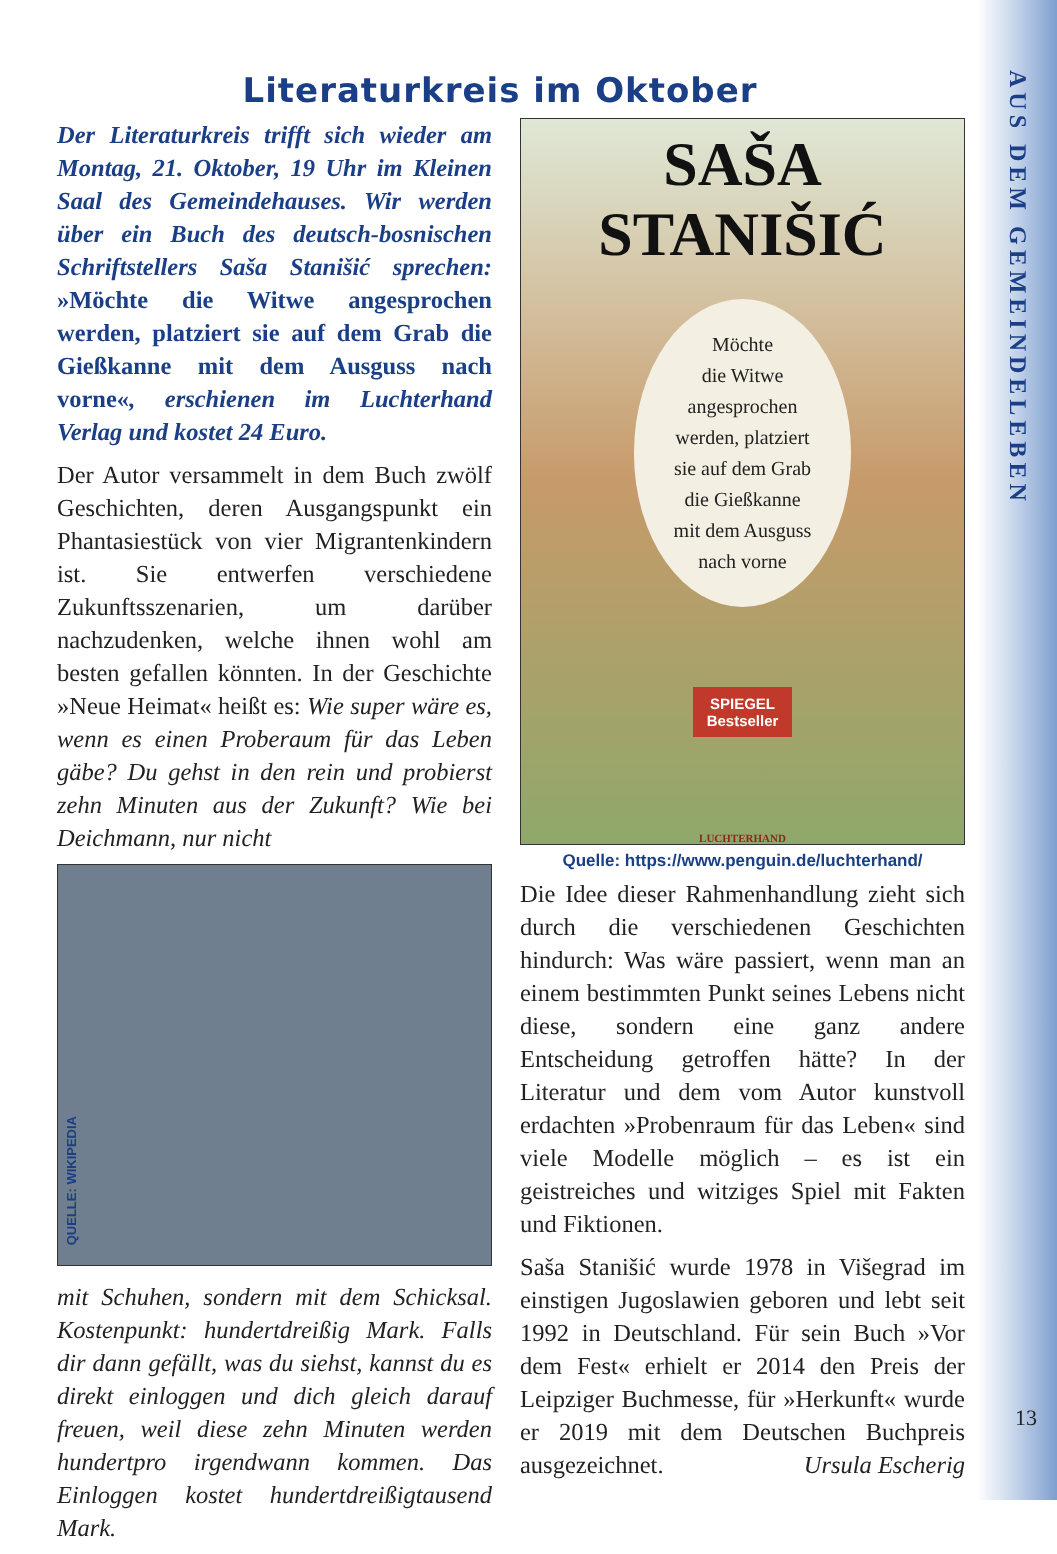AUS DEM GEMEINDELEBEN
Literaturkreis im Oktober
Der Literaturkreis trifft sich wieder am Montag, 21. Oktober, 19 Uhr im Kleinen Saal des Gemeindehauses. Wir werden über ein Buch des deutsch-bosnischen Schriftstellers Saša Stanišić sprechen: »Möchte die Witwe angesprochen werden, platziert sie auf dem Grab die Gießkanne mit dem Ausguss nach vorne«, erschienen im Luchterhand Verlag und kostet 24 Euro.
Der Autor versammelt in dem Buch zwölf Geschichten, deren Ausgangspunkt ein Phantasiestück von vier Migrantenkindern ist. Sie entwerfen verschiedene Zukunftsszenarien, um darüber nachzudenken, welche ihnen wohl am besten gefallen könnten. In der Geschichte »Neue Heimat« heißt es: Wie super wäre es, wenn es einen Proberaum für das Leben gäbe? Du gehst in den rein und probierst zehn Minuten aus der Zukunft? Wie bei Deichmann, nur nicht
QUELLE: WIKIPEDIA
mit Schuhen, sondern mit dem Schicksal. Kostenpunkt: hundertdreißig Mark. Falls dir dann gefällt, was du siehst, kannst du es direkt einloggen und dich gleich darauf freuen, weil diese zehn Minuten werden hundertpro irgendwann kommen. Das Einloggen kostet hundertdreißigtausend Mark.
SAŠA
STANIŠIĆ
Möchte
die Witwe
angesprochen
werden, platziert
sie auf dem Grab
die Gießkanne
mit dem Ausguss
nach vorne
SPIEGEL
Bestseller
LUCHTERHAND
Quelle: https://www.penguin.de/luchterhand/
Die Idee dieser Rahmenhandlung zieht sich durch die verschiedenen Geschichten hindurch: Was wäre passiert, wenn man an einem bestimmten Punkt seines Lebens nicht diese, sondern eine ganz andere Entscheidung getroffen hätte? In der Literatur und dem vom Autor kunstvoll erdachten »Probenraum für das Leben« sind viele Modelle möglich – es ist ein geistreiches und witziges Spiel mit Fakten und Fiktionen.
Saša Stanišić wurde 1978 in Višegrad im einstigen Jugoslawien geboren und lebt seit 1992 in Deutschland. Für sein Buch »Vor dem Fest« erhielt er 2014 den Preis der Leipziger Buchmesse, für »Herkunft« wurde er 2019 mit dem Deutschen Buchpreis ausgezeichnet. Ursula Escherig
13